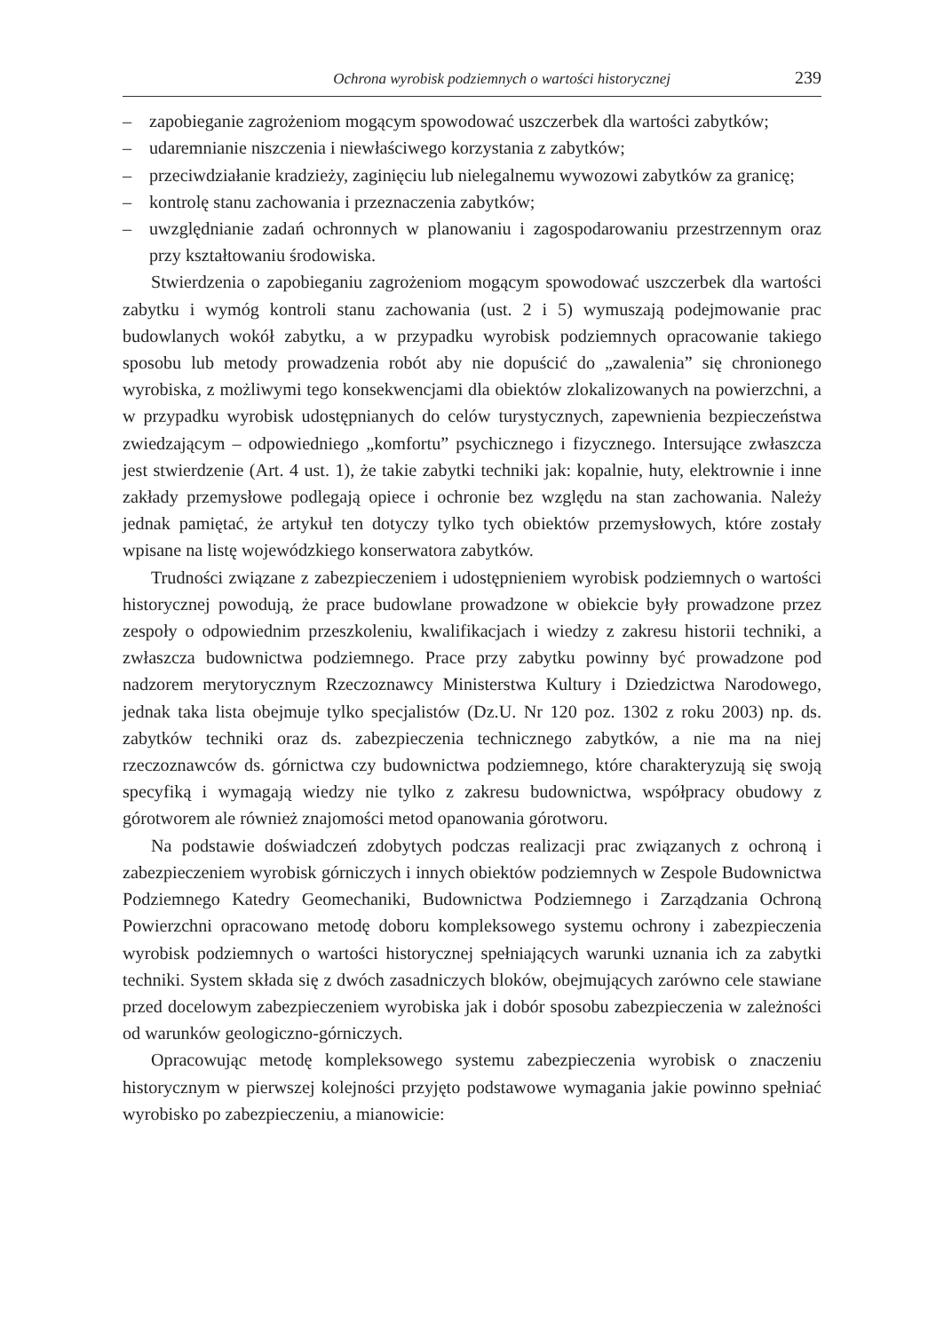Ochrona wyrobisk podziemnych o wartości historycznej 239
– zapobieganie zagrożeniom mogącym spowodować uszczerbek dla wartości zabytków;
– udaremnianie niszczenia i niewłaściwego korzystania z zabytków;
– przeciwdziałanie kradzieży, zaginięciu lub nielegalnemu wywozowi zabytków za granicę;
– kontrolę stanu zachowania i przeznaczenia zabytków;
– uwzględnianie zadań ochronnych w planowaniu i zagospodarowaniu przestrzennym oraz przy kształtowaniu środowiska.
Stwierdzenia o zapobieganiu zagrożeniom mogącym spowodować uszczerbek dla wartości zabytku i wymóg kontroli stanu zachowania (ust. 2 i 5) wymuszają podejmowanie prac budowlanych wokół zabytku, a w przypadku wyrobisk podziemnych opracowanie takiego sposobu lub metody prowadzenia robót aby nie dopuścić do „zawalenia” się chronionego wyrobiska, z możliwymi tego konsekwencjami dla obiektów zlokalizowanych na powierzchni, a w przypadku wyrobisk udostępnianych do celów turystycznych, zapewnienia bezpieczeństwa zwiedzającym – odpowiedniego „komfortu” psychicznego i fizycznego. Intersujące zwłaszcza jest stwierdzenie (Art. 4 ust. 1), że takie zabytki techniki jak: kopalnie, huty, elektrownie i inne zakłady przemysłowe podlegają opiece i ochronie bez względu na stan zachowania. Należy jednak pamiętać, że artykuł ten dotyczy tylko tych obiektów przemysłowych, które zostały wpisane na listę wojewódzkiego konserwatora zabytków.
Trudności związane z zabezpieczeniem i udostępnieniem wyrobisk podziemnych o wartości historycznej powodują, że prace budowlane prowadzone w obiekcie były prowadzone przez zespoły o odpowiednim przeszkoleniu, kwalifikacjach i wiedzy z zakresu historii techniki, a zwłaszcza budownictwa podziemnego. Prace przy zabytku powinny być prowadzone pod nadzorem merytorycznym Rzeczoznawcy Ministerstwa Kultury i Dziedzictwa Narodowego, jednak taka lista obejmuje tylko specjalistów (Dz.U. Nr 120 poz. 1302 z roku 2003) np. ds. zabytków techniki oraz ds. zabezpieczenia technicznego zabytków, a nie ma na niej rzeczoznawców ds. górnictwa czy budownictwa podziemnego, które charakteryzują się swoją specyfiką i wymagają wiedzy nie tylko z zakresu budownictwa, współpracy obudowy z górotworem ale również znajomości metod opanowania górotworu.
Na podstawie doświadczeń zdobytych podczas realizacji prac związanych z ochroną i zabezpieczeniem wyrobisk górniczych i innych obiektów podziemnych w Zespole Budownictwa Podziemnego Katedry Geomechaniki, Budownictwa Podziemnego i Zarządzania Ochroną Powierzchni opracowano metodę doboru kompleksowego systemu ochrony i zabezpieczenia wyrobisk podziemnych o wartości historycznej spełniających warunki uznania ich za zabytki techniki. System składa się z dwóch zasadniczych bloków, obejmujących zarówno cele stawiane przed docelowym zabezpieczeniem wyrobiska jak i dobór sposobu zabezpieczenia w zależności od warunków geologiczno-górniczych.
Opracowując metodę kompleksowego systemu zabezpieczenia wyrobisk o znaczeniu historycznym w pierwszej kolejności przyjęto podstawowe wymagania jakie powinno spełniać wyrobisko po zabezpieczeniu, a mianowicie: